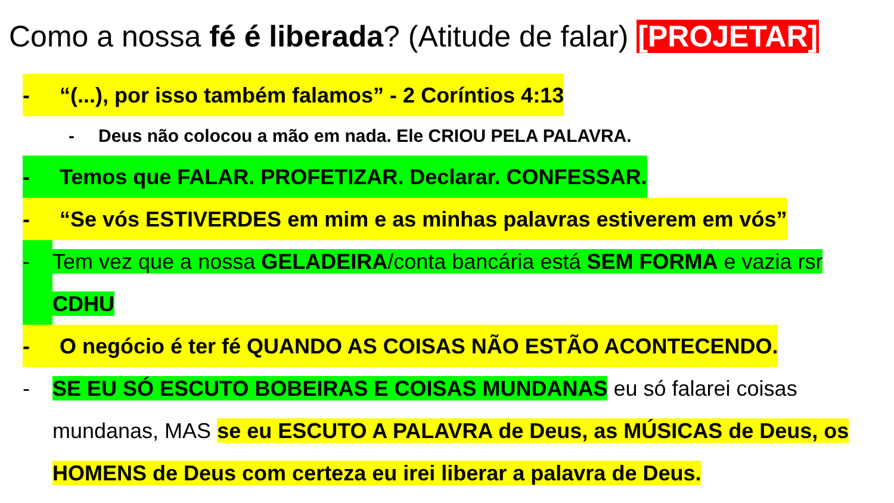Como a nossa fé é liberada? (Atitude de falar) [PROJETAR]
- “(...), por isso também falamos” - 2 Coríntios 4:13
- Deus não colocou a mão em nada. Ele CRIOU PELA PALAVRA.
- Temos que FALAR. PROFETIZAR. Declarar. CONFESSAR.
- “Se vós ESTIVERDES em mim e as minhas palavras estiverem em vós”
- Tem vez que a nossa GELADEIRA/conta bancária está SEM FORMA e vazia rsr CDHU
- O negócio é ter fé QUANDO AS COISAS NÃO ESTÃO ACONTECENDO.
- SE EU SÓ ESCUTO BOBEIRAS E COISAS MUNDANAS eu só falarei coisas mundanas, MAS se eu ESCUTO A PALAVRA de Deus, as MÚSICAS de Deus, os HOMENS de Deus com certeza eu irei liberar a palavra de Deus.